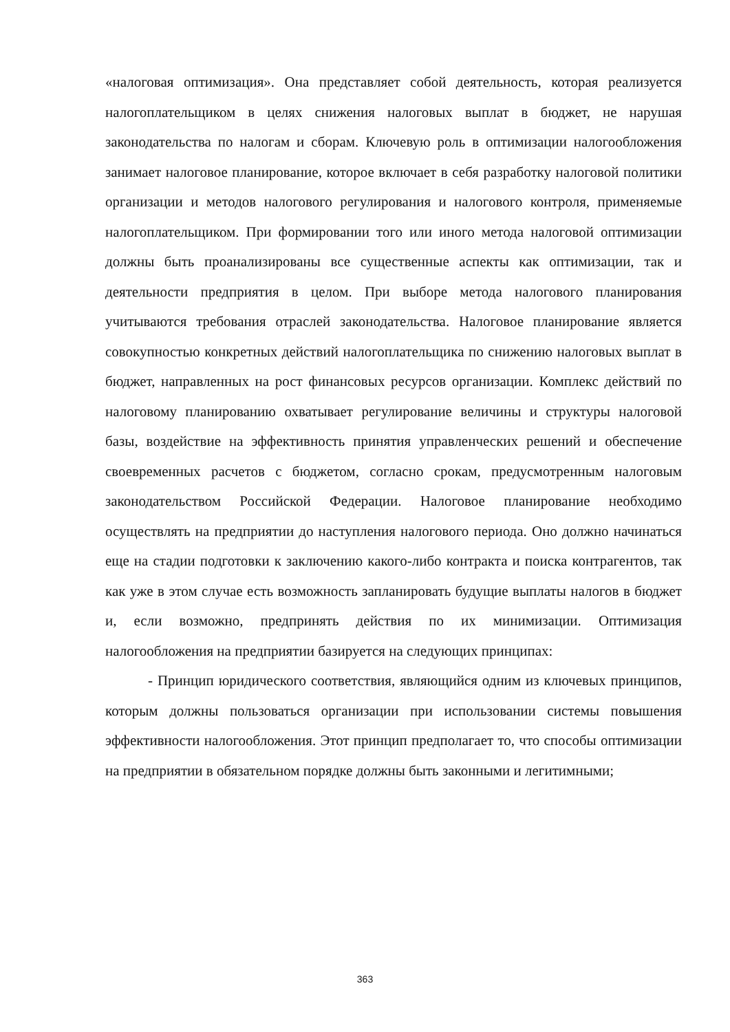«налоговая оптимизация». Она представляет собой деятельность, которая реализуется налогоплательщиком в целях снижения налоговых выплат в бюджет, не нарушая законодательства по налогам и сборам. Ключевую роль в оптимизации налогообложения занимает налоговое планирование, которое включает в себя разработку налоговой политики организации и методов налогового регулирования и налогового контроля, применяемые налогоплательщиком. При формировании того или иного метода налоговой оптимизации должны быть проанализированы все существенные аспекты как оптимизации, так и деятельности предприятия в целом. При выборе метода налогового планирования учитываются требования отраслей законодательства. Налоговое планирование является совокупностью конкретных действий налогоплательщика по снижению налоговых выплат в бюджет, направленных на рост финансовых ресурсов организации. Комплекс действий по налоговому планированию охватывает регулирование величины и структуры налоговой базы, воздействие на эффективность принятия управленческих решений и обеспечение своевременных расчетов с бюджетом, согласно срокам, предусмотренным налоговым законодательством Российской Федерации. Налоговое планирование необходимо осуществлять на предприятии до наступления налогового периода. Оно должно начинаться еще на стадии подготовки к заключению какого-либо контракта и поиска контрагентов, так как уже в этом случае есть возможность запланировать будущие выплаты налогов в бюджет и, если возможно, предпринять действия по их минимизации. Оптимизация налогообложения на предприятии базируется на следующих принципах:
- Принцип юридического соответствия, являющийся одним из ключевых принципов, которым должны пользоваться организации при использовании системы повышения эффективности налогообложения. Этот принцип предполагает то, что способы оптимизации на предприятии в обязательном порядке должны быть законными и легитимными;
363